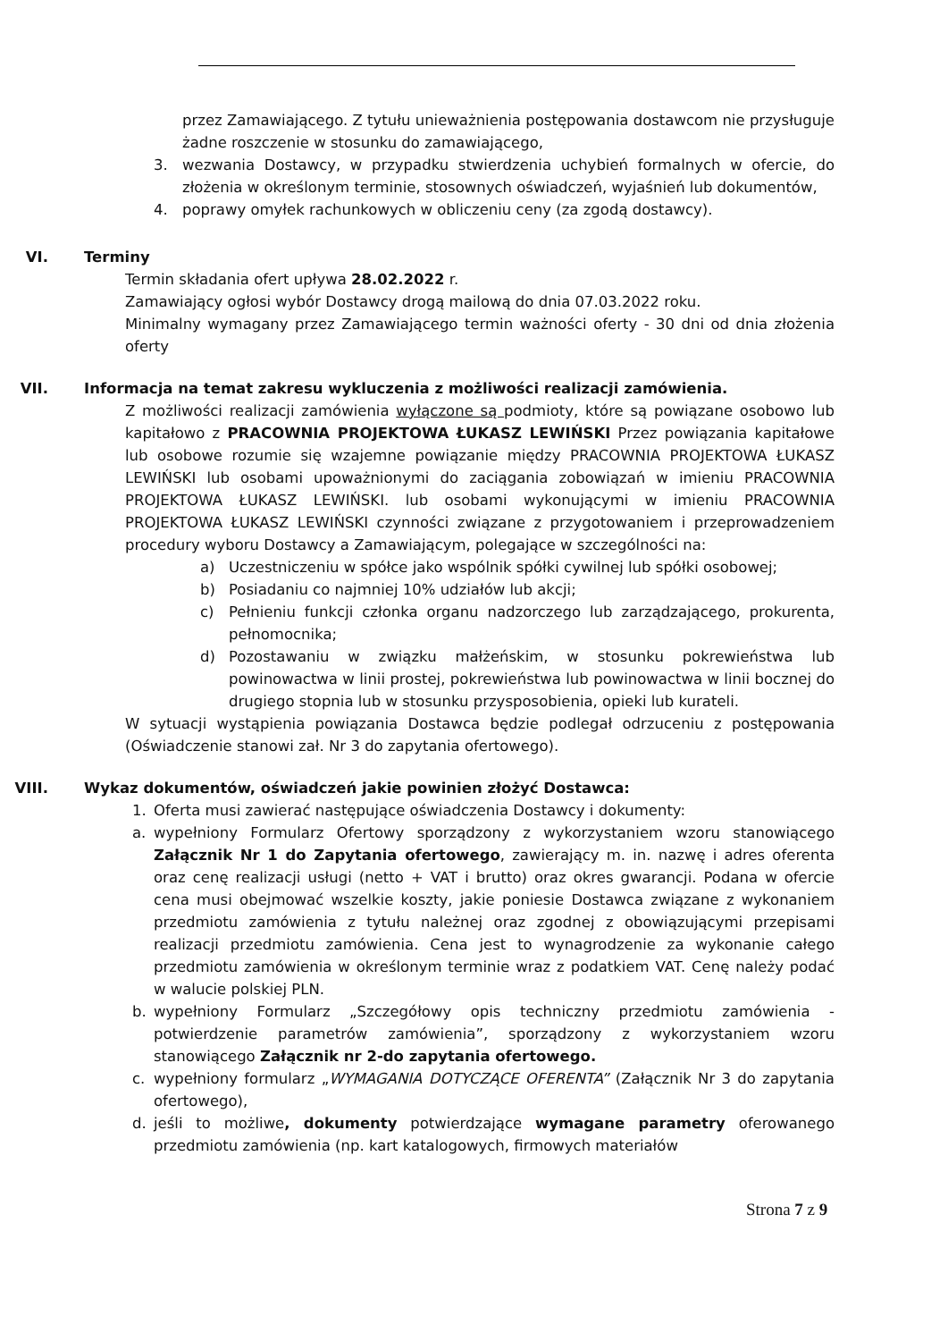przez Zamawiającego. Z tytułu unieważnienia postępowania dostawcom nie przysługuje żadne roszczenie w stosunku do zamawiającego,
3. wezwania Dostawcy, w przypadku stwierdzenia uchybień formalnych w ofercie, do złożenia w określonym terminie, stosownych oświadczeń, wyjaśnień lub dokumentów,
4. poprawy omyłek rachunkowych w obliczeniu ceny (za zgodą dostawcy).
VI. Terminy
Termin składania ofert upływa 28.02.2022 r.
Zamawiający ogłosi wybór Dostawcy drogą mailową do dnia 07.03.2022 roku.
Minimalny wymagany przez Zamawiającego termin ważności oferty - 30 dni od dnia złożenia oferty
VII. Informacja na temat zakresu wykluczenia z możliwości realizacji zamówienia.
Z możliwości realizacji zamówienia wyłączone są podmioty, które są powiązane osobowo lub kapitałowo z PRACOWNIA PROJEKTOWA ŁUKASZ LEWIŃSKI Przez powiązania kapitałowe lub osobowe rozumie się wzajemne powiązanie między PRACOWNIA PROJEKTOWA ŁUKASZ LEWIŃSKI lub osobami upoważnionymi do zaciągania zobowiązań w imieniu PRACOWNIA PROJEKTOWA ŁUKASZ LEWIŃSKI. lub osobami wykonującymi w imieniu PRACOWNIA PROJEKTOWA ŁUKASZ LEWIŃSKI czynności związane z przygotowaniem i przeprowadzeniem procedury wyboru Dostawcy a Zamawiającym, polegające w szczególności na:
a) Uczestniczeniu w spółce jako wspólnik spółki cywilnej lub spółki osobowej;
b) Posiadaniu co najmniej 10% udziałów lub akcji;
c) Pełnieniu funkcji członka organu nadzorczego lub zarządzającego, prokurenta, pełnomocnika;
d) Pozostawaniu w związku małżeńskim, w stosunku pokrewieństwa lub powinowactwa w linii prostej, pokrewieństwa lub powinowactwa w linii bocznej do drugiego stopnia lub w stosunku przysposobienia, opieki lub kurateli.
W sytuacji wystąpienia powiązania Dostawca będzie podlegał odrzuceniu z postępowania (Oświadczenie stanowi zał. Nr 3 do zapytania ofertowego).
VIII. Wykaz dokumentów, oświadczeń jakie powinien złożyć Dostawca:
1. Oferta musi zawierać następujące oświadczenia Dostawcy i dokumenty:
a. wypełniony Formularz Ofertowy sporządzony z wykorzystaniem wzoru stanowiącego Załącznik Nr 1 do Zapytania ofertowego, zawierający m. in. nazwę i adres oferenta oraz cenę realizacji usługi (netto + VAT i brutto) oraz okres gwarancji. Podana w ofercie cena musi obejmować wszelkie koszty, jakie poniesie Dostawca związane z wykonaniem przedmiotu zamówienia z tytułu należnej oraz zgodnej z obowiązującymi przepisami realizacji przedmiotu zamówienia. Cena jest to wynagrodzenie za wykonanie całego przedmiotu zamówienia w określonym terminie wraz z podatkiem VAT. Cenę należy podać w walucie polskiej PLN.
b. wypełniony Formularz „Szczegółowy opis techniczny przedmiotu zamówienia - potwierdzenie parametrów zamówienia”, sporządzony z wykorzystaniem wzoru stanowiącego Załącznik nr 2-do zapytania ofertowego.
c. wypełniony formularz „WYMAGANIA DOTYCZĄCE OFERENTA” (Załącznik Nr 3 do zapytania ofertowego),
d. jeśli to możliwe, dokumenty potwierdzające wymagane parametry oferowanego przedmiotu zamówienia (np. kart katalogowych, firmowych materiałów
Strona 7 z 9